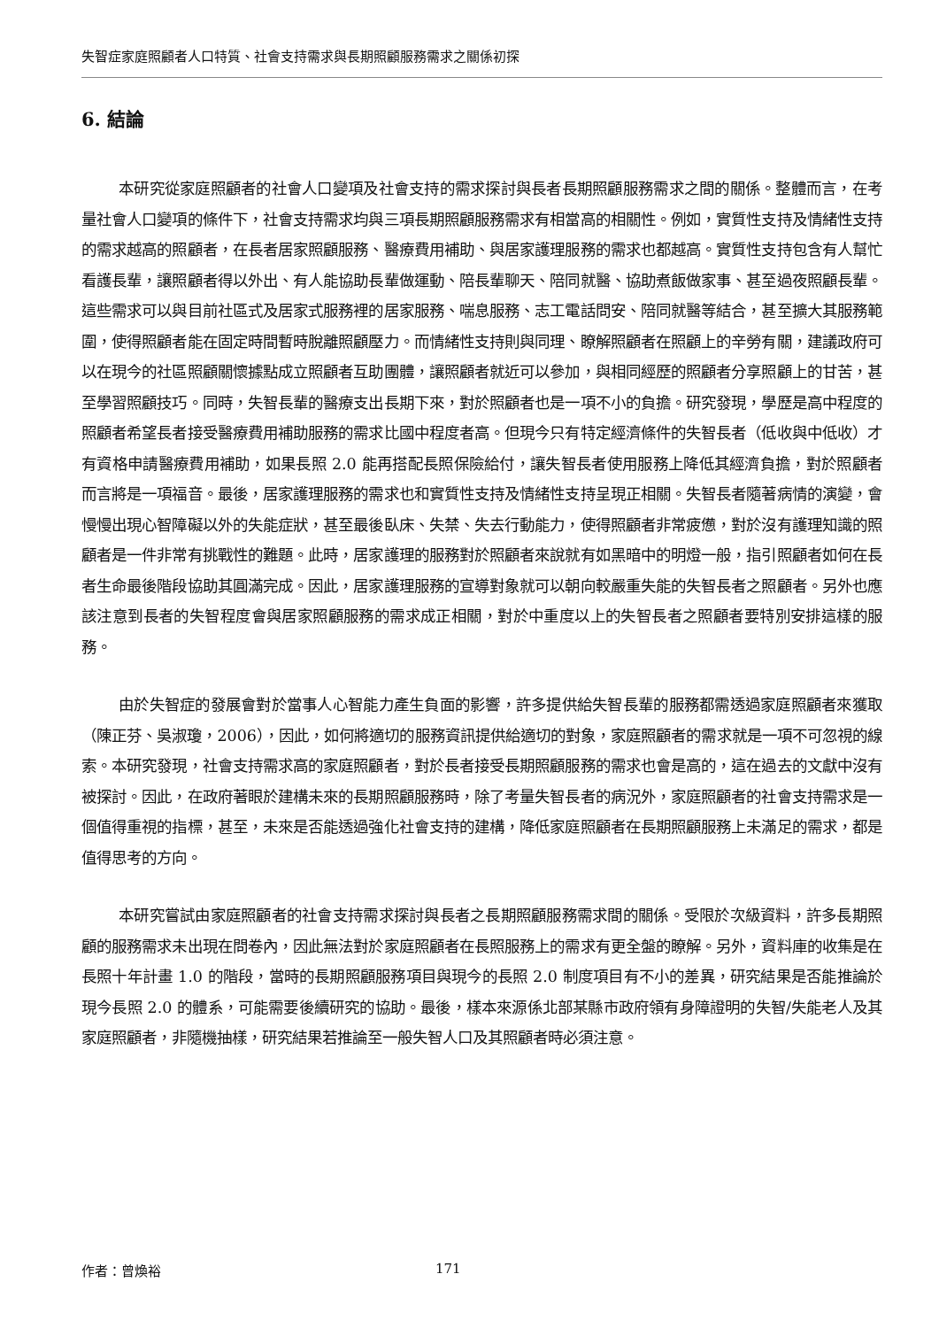失智症家庭照顧者人口特質、社會支持需求與長期照顧服務需求之關係初探
6. 結論
本研究從家庭照顧者的社會人口變項及社會支持的需求探討與長者長期照顧服務需求之間的關係。整體而言，在考量社會人口變項的條件下，社會支持需求均與三項長期照顧服務需求有相當高的相關性。例如，實質性支持及情緒性支持的需求越高的照顧者，在長者居家照顧服務、醫療費用補助、與居家護理服務的需求也都越高。實質性支持包含有人幫忙看護長輩，讓照顧者得以外出、有人能協助長輩做運動、陪長輩聊天、陪同就醫、協助煮飯做家事、甚至過夜照顧長輩。這些需求可以與目前社區式及居家式服務裡的居家服務、喘息服務、志工電話問安、陪同就醫等結合，甚至擴大其服務範圍，使得照顧者能在固定時間暫時脫離照顧壓力。而情緒性支持則與同理、瞭解照顧者在照顧上的辛勞有關，建議政府可以在現今的社區照顧關懷據點成立照顧者互助團體，讓照顧者就近可以參加，與相同經歷的照顧者分享照顧上的甘苦，甚至學習照顧技巧。同時，失智長輩的醫療支出長期下來，對於照顧者也是一項不小的負擔。研究發現，學歷是高中程度的照顧者希望長者接受醫療費用補助服務的需求比國中程度者高。但現今只有特定經濟條件的失智長者（低收與中低收）才有資格申請醫療費用補助，如果長照 2.0 能再搭配長照保險給付，讓失智長者使用服務上降低其經濟負擔，對於照顧者而言將是一項福音。最後，居家護理服務的需求也和實質性支持及情緒性支持呈現正相關。失智長者隨著病情的演變，會慢慢出現心智障礙以外的失能症狀，甚至最後臥床、失禁、失去行動能力，使得照顧者非常疲憊，對於沒有護理知識的照顧者是一件非常有挑戰性的難題。此時，居家護理的服務對於照顧者來說就有如黑暗中的明燈一般，指引照顧者如何在長者生命最後階段協助其圓滿完成。因此，居家護理服務的宣導對象就可以朝向較嚴重失能的失智長者之照顧者。另外也應該注意到長者的失智程度會與居家照顧服務的需求成正相關，對於中重度以上的失智長者之照顧者要特別安排這樣的服務。
由於失智症的發展會對於當事人心智能力產生負面的影響，許多提供給失智長輩的服務都需透過家庭照顧者來獲取（陳正芬、吳淑瓊，2006），因此，如何將適切的服務資訊提供給適切的對象，家庭照顧者的需求就是一項不可忽視的線索。本研究發現，社會支持需求高的家庭照顧者，對於長者接受長期照顧服務的需求也會是高的，這在過去的文獻中沒有被探討。因此，在政府著眼於建構未來的長期照顧服務時，除了考量失智長者的病況外，家庭照顧者的社會支持需求是一個值得重視的指標，甚至，未來是否能透過強化社會支持的建構，降低家庭照顧者在長期照顧服務上未滿足的需求，都是值得思考的方向。
本研究嘗試由家庭照顧者的社會支持需求探討與長者之長期照顧服務需求間的關係。受限於次級資料，許多長期照顧的服務需求未出現在問卷內，因此無法對於家庭照顧者在長照服務上的需求有更全盤的瞭解。另外，資料庫的收集是在長照十年計畫 1.0 的階段，當時的長期照顧服務項目與現今的長照 2.0 制度項目有不小的差異，研究結果是否能推論於現今長照 2.0 的體系，可能需要後續研究的協助。最後，樣本來源係北部某縣市政府領有身障證明的失智/失能老人及其家庭照顧者，非隨機抽樣，研究結果若推論至一般失智人口及其照顧者時必須注意。
作者：曾煥裕 171